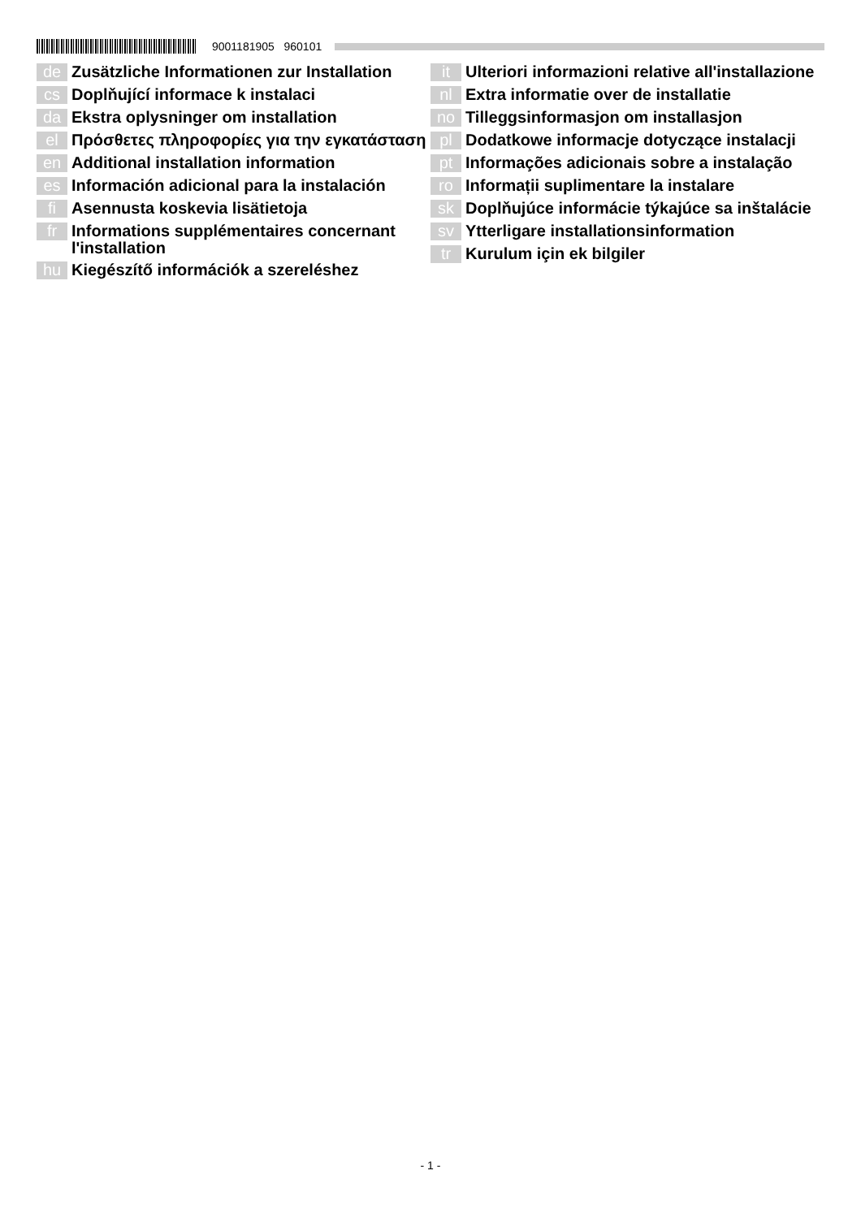9001181905 960101
de Zusätzliche Informationen zur Installation
cs Doplňující informace k instalaci
da Ekstra oplysninger om installation
el Πρόσθετες πληροφορίες για την εγκατάσταση
en Additional installation information
es Información adicional para la instalación
fi Asennusta koskevia lisätietoja
fr Informations supplémentaires concernant l'installation
hu Kiegészítő információk a szereléshez
it Ulteriori informazioni relative all'installazione
nl Extra informatie over de installatie
no Tilleggsinformasjon om installasjon
pl Dodatkowe informacje dotyczące instalacji
pt Informações adicionais sobre a instalação
ro Informații suplimentare la instalare
sk Doplňujúce informácie týkajúce sa inštalácie
sv Ytterligare installationsinformation
tr Kurulum için ek bilgiler
- 1 -